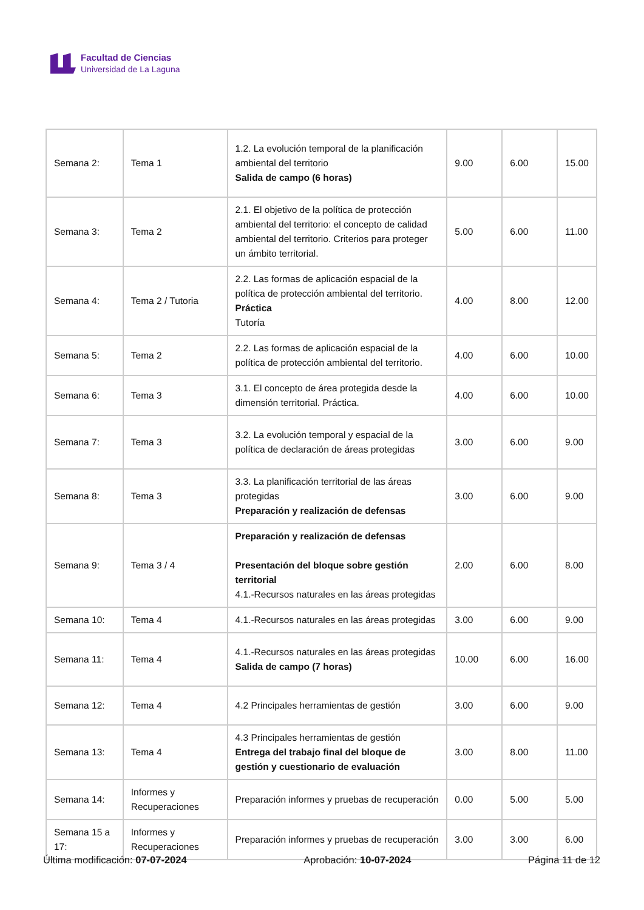Facultad de Ciencias
Universidad de La Laguna
| Semana 2: | Tema 1 | 1.2. La evolución temporal de la planificación ambiental del territorio Salida de campo (6 horas) | 9.00 | 6.00 | 15.00 |
| Semana 3: | Tema 2 | 2.1. El objetivo de la política de protección ambiental del territorio: el concepto de calidad ambiental del territorio. Criterios para proteger un ámbito territorial. | 5.00 | 6.00 | 11.00 |
| Semana 4: | Tema 2 / Tutoria | 2.2. Las formas de aplicación espacial de la política de protección ambiental del territorio. Práctica Tutoría | 4.00 | 8.00 | 12.00 |
| Semana 5: | Tema 2 | 2.2. Las formas de aplicación espacial de la política de protección ambiental del territorio. | 4.00 | 6.00 | 10.00 |
| Semana 6: | Tema 3 | 3.1. El concepto de área protegida desde la dimensión territorial. Práctica. | 4.00 | 6.00 | 10.00 |
| Semana 7: | Tema 3 | 3.2. La evolución temporal y espacial de la política de declaración de áreas protegidas | 3.00 | 6.00 | 9.00 |
| Semana 8: | Tema 3 | 3.3. La planificación territorial de las áreas protegidas Preparación y realización de defensas | 3.00 | 6.00 | 9.00 |
| Semana 9: | Tema 3 / 4 | Preparación y realización de defensas Presentación del bloque sobre gestión territorial 4.1.-Recursos naturales en las áreas protegidas | 2.00 | 6.00 | 8.00 |
| Semana 10: | Tema 4 | 4.1.-Recursos naturales en las áreas protegidas | 3.00 | 6.00 | 9.00 |
| Semana 11: | Tema 4 | 4.1.-Recursos naturales en las áreas protegidas Salida de campo (7 horas) | 10.00 | 6.00 | 16.00 |
| Semana 12: | Tema 4 | 4.2 Principales herramientas de gestión | 3.00 | 6.00 | 9.00 |
| Semana 13: | Tema 4 | 4.3 Principales herramientas de gestión Entrega del trabajo final del bloque de gestión y cuestionario de evaluación | 3.00 | 8.00 | 11.00 |
| Semana 14: | Informes y Recuperaciones | Preparación informes y pruebas de recuperación | 0.00 | 5.00 | 5.00 |
| Semana 15 a 17: | Informes y Recuperaciones | Preparación informes y pruebas de recuperación | 3.00 | 3.00 | 6.00 |
Última modificación: 07-07-2024 Aprobación: 10-07-2024 Página 11 de 12